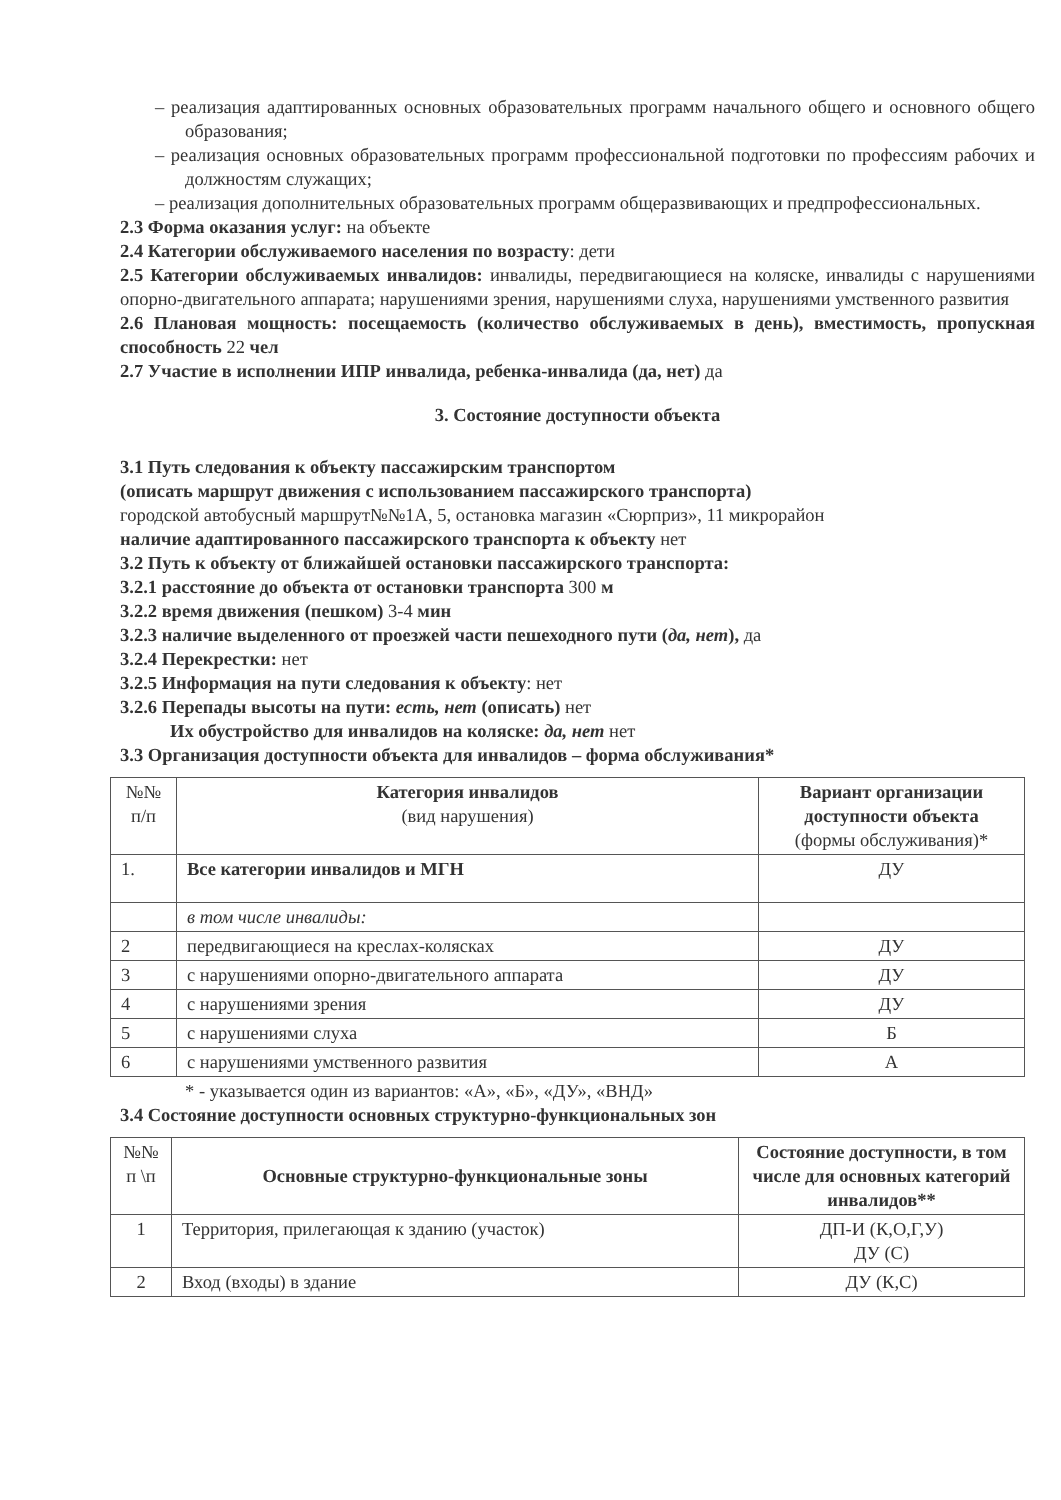– реализация адаптированных основных образовательных программ начального общего и основного общего образования;
– реализация основных образовательных программ профессиональной подготовки по профессиям рабочих и должностям служащих;
– реализация дополнительных образовательных программ общеразвивающих и предпрофессиональных.
2.3 Форма оказания услуг: на объекте
2.4 Категории обслуживаемого населения по возрасту: дети
2.5 Категории обслуживаемых инвалидов: инвалиды, передвигающиеся на коляске, инвалиды с нарушениями опорно-двигательного аппарата; нарушениями зрения, нарушениями слуха, нарушениями умственного развития
2.6 Плановая мощность: посещаемость (количество обслуживаемых в день), вместимость, пропускная способность 22 чел
2.7 Участие в исполнении ИПР инвалида, ребенка-инвалида (да, нет) да
3. Состояние доступности объекта
3.1 Путь следования к объекту пассажирским транспортом
(описать маршрут движения с использованием пассажирского транспорта)
городской автобусный маршрут№№1А, 5, остановка магазин «Сюрприз», 11 микрорайон
наличие адаптированного пассажирского транспорта к объекту нет
3.2 Путь к объекту от ближайшей остановки пассажирского транспорта:
3.2.1 расстояние до объекта от остановки транспорта 300 м
3.2.2 время движения (пешком) 3-4 мин
3.2.3 наличие выделенного от проезжей части пешеходного пути (да, нет), да
3.2.4 Перекрестки: нет
3.2.5 Информация на пути следования к объекту: нет
3.2.6 Перепады высоты на пути: есть, нет (описать) нет
Их обустройство для инвалидов на коляске: да, нет нет
3.3 Организация доступности объекта для инвалидов – форма обслуживания*
| №№ п/п | Категория инвалидов (вид нарушения) | Вариант организации доступности объекта (формы обслуживания)* |
| 1. | Все категории инвалидов и МГН | ДУ |
| | в том числе инвалиды: | |
| 2 | передвигающиеся на креслах-колясках | ДУ |
| 3 | с нарушениями опорно-двигательного аппарата | ДУ |
| 4 | с нарушениями зрения | ДУ |
| 5 | с нарушениями слуха | Б |
| 6 | с нарушениями умственного развития | А |
* - указывается один из вариантов: «А», «Б», «ДУ», «ВНД»
3.4 Состояние доступности основных структурно-функциональных зон
| №№ п \п | Основные структурно-функциональные зоны | Состояние доступности, в том числе для основных категорий инвалидов** |
| 1 | Территория, прилегающая к зданию (участок) | ДП-И (К,О,Г,У) ДУ (С) |
| 2 | Вход (входы) в здание | ДУ (К,С) |